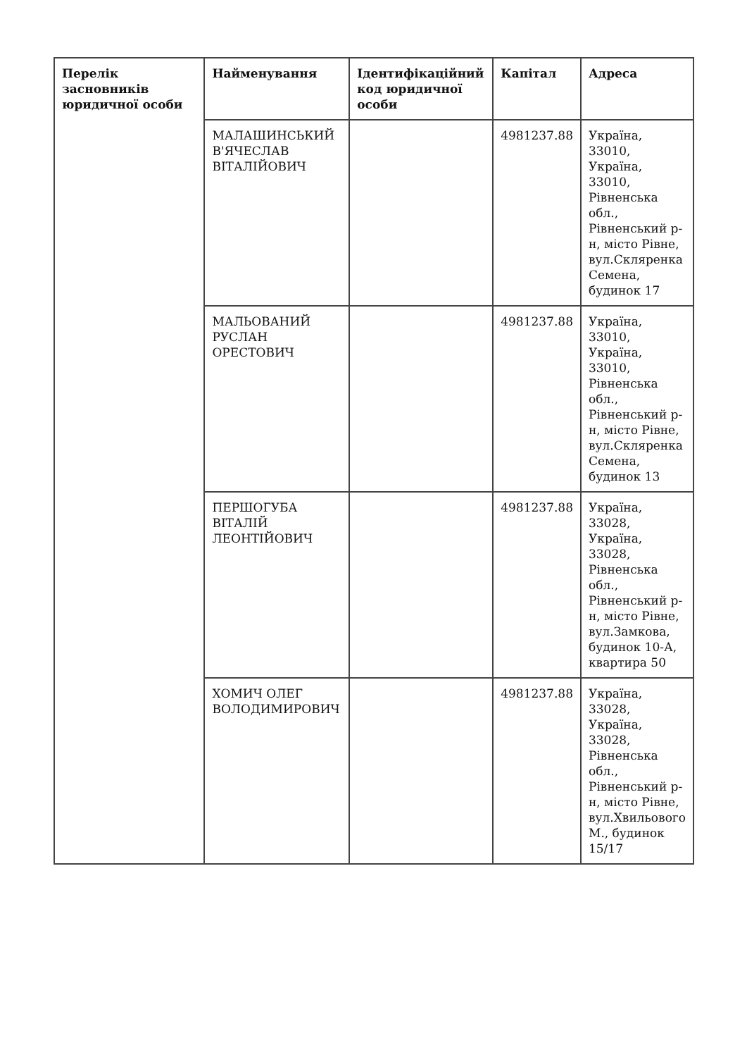| Перелік засновників юридичної особи | Найменування | Ідентифікаційний код юридичної особи | Капітал | Адреса |
| --- | --- | --- | --- | --- |
| | МАЛАШИНСЬКИЙ В'ЯЧЕСЛАВ ВІТАЛІЙОВИЧ | | 4981237.88 | Україна, 33010, Україна, 33010, Рівненська обл., Рівненський р-н, місто Рівне, вул.Скляренка Семена, будинок 17 |
| | МАЛЬОВАНИЙ РУСЛАН ОРЕСТОВИЧ | | 4981237.88 | Україна, 33010, Україна, 33010, Рівненська обл., Рівненський р-н, місто Рівне, вул.Скляренка Семена, будинок 13 |
| | ПЕРШОГУБА ВІТАЛІЙ ЛЕОНТІЙОВИЧ | | 4981237.88 | Україна, 33028, Україна, 33028, Рівненська обл., Рівненський р-н, місто Рівне, вул.Замкова, будинок 10-А, квартира 50 |
| | ХОМИЧ ОЛЕГ ВОЛОДИМИРОВИЧ | | 4981237.88 | Україна, 33028, Україна, 33028, Рівненська обл., Рівненський р-н, місто Рівне, вул.Хвильового М., будинок 15/17 |